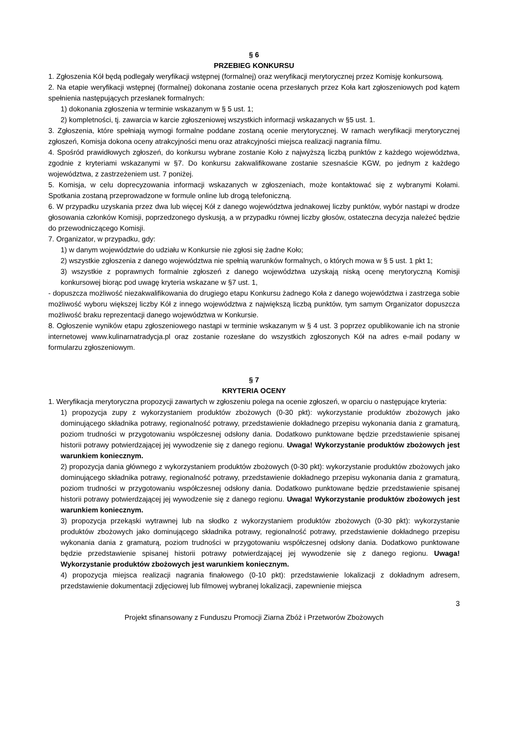§ 6
PRZEBIEG KONKURSU
1. Zgłoszenia Kół będą podlegały weryfikacji wstępnej (formalnej) oraz weryfikacji merytorycznej przez Komisję konkursową.
2. Na etapie weryfikacji wstępnej (formalnej) dokonana zostanie ocena przesłanych przez Koła kart zgłoszeniowych pod kątem spełnienia następujących przesłanek formalnych:
1) dokonania zgłoszenia w terminie wskazanym w § 5 ust. 1;
2) kompletności, tj. zawarcia w karcie zgłoszeniowej wszystkich informacji wskazanych w §5 ust. 1.
3. Zgłoszenia, które spełniają wymogi formalne poddane zostaną ocenie merytorycznej. W ramach weryfikacji merytorycznej zgłoszeń, Komisja dokona oceny atrakcyjności menu oraz atrakcyjności miejsca realizacji nagrania filmu.
4. Spośród prawidłowych zgłoszeń, do konkursu wybrane zostanie Koło z najwyższą liczbą punktów z każdego województwa, zgodnie z kryteriami wskazanymi w §7. Do konkursu zakwalifikowane zostanie szesnaście KGW, po jednym z każdego województwa, z zastrzeżeniem ust. 7 poniżej.
5. Komisja, w celu doprecyzowania informacji wskazanych w zgłoszeniach, może kontaktować się z wybranymi Kołami. Spotkania zostaną przeprowadzone w formule online lub drogą telefoniczną.
6. W przypadku uzyskania przez dwa lub więcej Kół z danego województwa jednakowej liczby punktów, wybór nastąpi w drodze głosowania członków Komisji, poprzedzonego dyskusją, a w przypadku równej liczby głosów, ostateczna decyzja należeć będzie do przewodniczącego Komisji.
7. Organizator, w przypadku, gdy:
1) w danym województwie do udziału w Konkursie nie zgłosi się żadne Koło;
2) wszystkie zgłoszenia z danego województwa nie spełnią warunków formalnych, o których mowa w § 5 ust. 1 pkt 1;
3) wszystkie z poprawnych formalnie zgłoszeń z danego województwa uzyskają niską ocenę merytoryczną Komisji konkursowej biorąc pod uwagę kryteria wskazane w §7 ust. 1,
- dopuszcza możliwość niezakwalifikowania do drugiego etapu Konkursu żadnego Koła z danego województwa i zastrzega sobie możliwość wyboru większej liczby Kół z innego województwa z największą liczbą punktów, tym samym Organizator dopuszcza możliwość braku reprezentacji danego województwa w Konkursie.
8. Ogłoszenie wyników etapu zgłoszeniowego nastąpi w terminie wskazanym w § 4 ust. 3 poprzez opublikowanie ich na stronie internetowej www.kulinarnatradycja.pl oraz zostanie rozesłane do wszystkich zgłoszonych Kół na adres e-mail podany w formularzu zgłoszeniowym.
§ 7
KRYTERIA OCENY
1. Weryfikacja merytoryczna propozycji zawartych w zgłoszeniu polega na ocenie zgłoszeń, w oparciu o następujące kryteria:
1) propozycja zupy z wykorzystaniem produktów zbożowych (0-30 pkt): wykorzystanie produktów zbożowych jako dominującego składnika potrawy, regionalność potrawy, przedstawienie dokładnego przepisu wykonania dania z gramaturą, poziom trudności w przygotowaniu współczesnej odsłony dania. Dodatkowo punktowane będzie przedstawienie spisanej historii potrawy potwierdzającej jej wywodzenie się z danego regionu. Uwaga! Wykorzystanie produktów zbożowych jest warunkiem koniecznym.
2) propozycja dania głównego z wykorzystaniem produktów zbożowych (0-30 pkt): wykorzystanie produktów zbożowych jako dominującego składnika potrawy, regionalność potrawy, przedstawienie dokładnego przepisu wykonania dania z gramaturą, poziom trudności w przygotowaniu współczesnej odsłony dania. Dodatkowo punktowane będzie przedstawienie spisanej historii potrawy potwierdzającej jej wywodzenie się z danego regionu. Uwaga! Wykorzystanie produktów zbożowych jest warunkiem koniecznym.
3) propozycja przekąski wytrawnej lub na słodko z wykorzystaniem produktów zbożowych (0-30 pkt): wykorzystanie produktów zbożowych jako dominującego składnika potrawy, regionalność potrawy, przedstawienie dokładnego przepisu wykonania dania z gramaturą, poziom trudności w przygotowaniu współczesnej odsłony dania. Dodatkowo punktowane będzie przedstawienie spisanej historii potrawy potwierdzającej jej wywodzenie się z danego regionu. Uwaga! Wykorzystanie produktów zbożowych jest warunkiem koniecznym.
4) propozycja miejsca realizacji nagrania finałowego (0-10 pkt): przedstawienie lokalizacji z dokładnym adresem, przedstawienie dokumentacji zdjęciowej lub filmowej wybranej lokalizacji, zapewnienie miejsca
3
Projekt sfinansowany z Funduszu Promocji Ziarna Zbóż i Przetworów Zbożowych